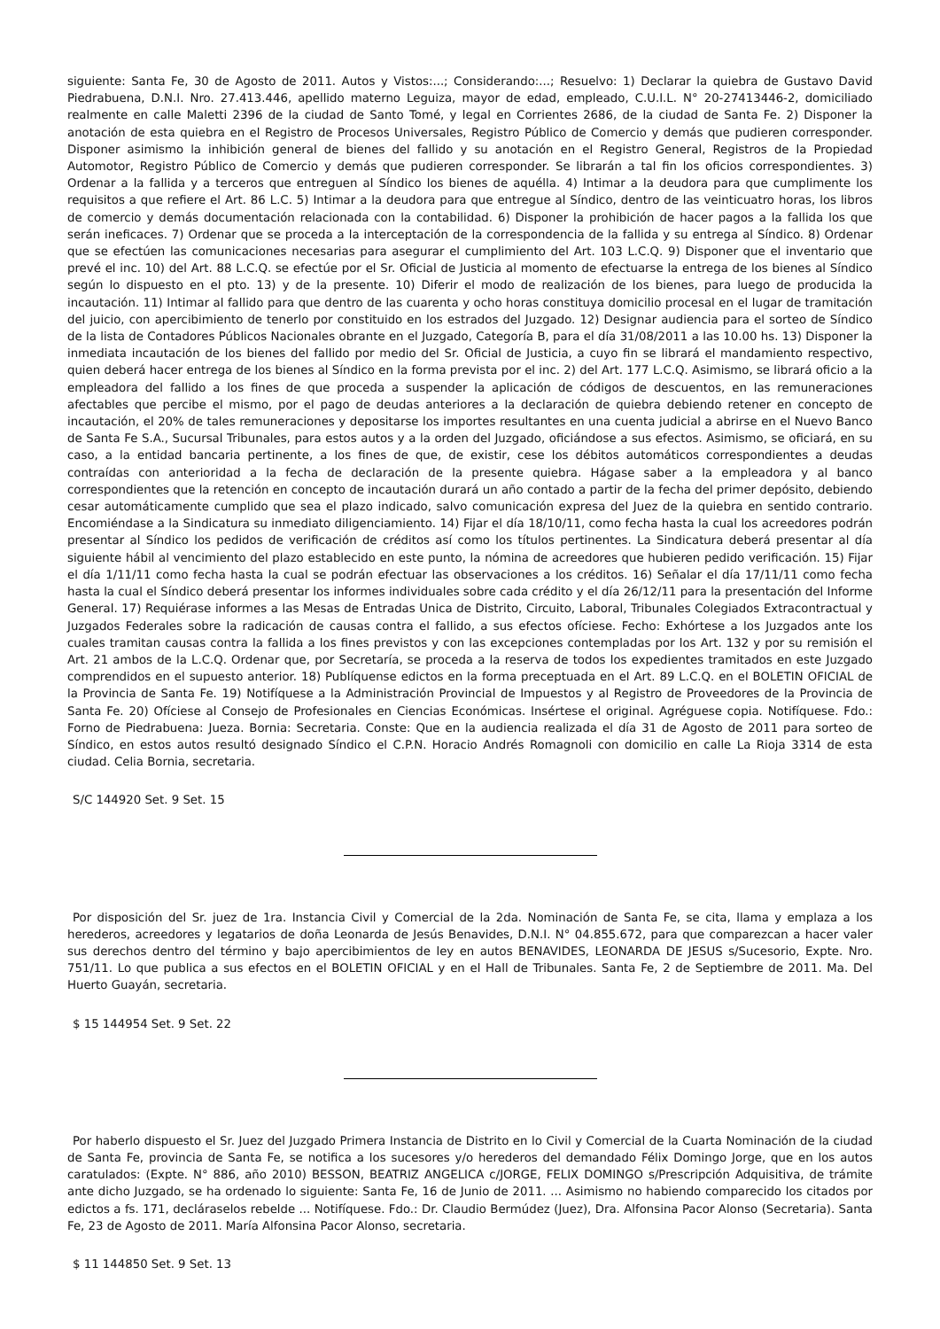siguiente: Santa Fe, 30 de Agosto de 2011. Autos y Vistos:...; Considerando:...; Resuelvo: 1) Declarar la quiebra de Gustavo David Piedrabuena, D.N.I. Nro. 27.413.446, apellido materno Leguiza, mayor de edad, empleado, C.U.I.L. N° 20-27413446-2, domiciliado realmente en calle Maletti 2396 de la ciudad de Santo Tomé, y legal en Corrientes 2686, de la ciudad de Santa Fe. 2) Disponer la anotación de esta quiebra en el Registro de Procesos Universales, Registro Público de Comercio y demás que pudieren corresponder. Disponer asimismo la inhibición general de bienes del fallido y su anotación en el Registro General, Registros de la Propiedad Automotor, Registro Público de Comercio y demás que pudieren corresponder. Se librarán a tal fin los oficios correspondientes. 3) Ordenar a la fallida y a terceros que entreguen al Síndico los bienes de aquélla. 4) Intimar a la deudora para que cumplimente los requisitos a que refiere el Art. 86 L.C. 5) Intimar a la deudora para que entregue al Síndico, dentro de las veinticuatro horas, los libros de comercio y demás documentación relacionada con la contabilidad. 6) Disponer la prohibición de hacer pagos a la fallida los que serán ineficaces. 7) Ordenar que se proceda a la interceptación de la correspondencia de la fallida y su entrega al Síndico. 8) Ordenar que se efectúen las comunicaciones necesarias para asegurar el cumplimiento del Art. 103 L.C.Q. 9) Disponer que el inventario que prevé el inc. 10) del Art. 88 L.C.Q. se efectúe por el Sr. Oficial de Justicia al momento de efectuarse la entrega de los bienes al Síndico según lo dispuesto en el pto. 13) y de la presente. 10) Diferir el modo de realización de los bienes, para luego de producida la incautación. 11) Intimar al fallido para que dentro de las cuarenta y ocho horas constituya domicilio procesal en el lugar de tramitación del juicio, con apercibimiento de tenerlo por constituido en los estrados del Juzgado. 12) Designar audiencia para el sorteo de Síndico de la lista de Contadores Públicos Nacionales obrante en el Juzgado, Categoría B, para el día 31/08/2011 a las 10.00 hs. 13) Disponer la inmediata incautación de los bienes del fallido por medio del Sr. Oficial de Justicia, a cuyo fin se librará el mandamiento respectivo, quien deberá hacer entrega de los bienes al Síndico en la forma prevista por el inc. 2) del Art. 177 L.C.Q. Asimismo, se librará oficio a la empleadora del fallido a los fines de que proceda a suspender la aplicación de códigos de descuentos, en las remuneraciones afectables que percibe el mismo, por el pago de deudas anteriores a la declaración de quiebra debiendo retener en concepto de incautación, el 20% de tales remuneraciones y depositarse los importes resultantes en una cuenta judicial a abrirse en el Nuevo Banco de Santa Fe S.A., Sucursal Tribunales, para estos autos y a la orden del Juzgado, oficiándose a sus efectos. Asimismo, se oficiará, en su caso, a la entidad bancaria pertinente, a los fines de que, de existir, cese los débitos automáticos correspondientes a deudas contraídas con anterioridad a la fecha de declaración de la presente quiebra. Hágase saber a la empleadora y al banco correspondientes que la retención en concepto de incautación durará un año contado a partir de la fecha del primer depósito, debiendo cesar automáticamente cumplido que sea el plazo indicado, salvo comunicación expresa del Juez de la quiebra en sentido contrario. Encomiéndase a la Sindicatura su inmediato diligenciamiento. 14) Fijar el día 18/10/11, como fecha hasta la cual los acreedores podrán presentar al Síndico los pedidos de verificación de créditos así como los títulos pertinentes. La Sindicatura deberá presentar al día siguiente hábil al vencimiento del plazo establecido en este punto, la nómina de acreedores que hubieren pedido verificación. 15) Fijar el día 1/11/11 como fecha hasta la cual se podrán efectuar las observaciones a los créditos. 16) Señalar el día 17/11/11 como fecha hasta la cual el Síndico deberá presentar los informes individuales sobre cada crédito y el día 26/12/11 para la presentación del Informe General. 17) Requiérase informes a las Mesas de Entradas Unica de Distrito, Circuito, Laboral, Tribunales Colegiados Extracontractual y Juzgados Federales sobre la radicación de causas contra el fallido, a sus efectos ofíciese. Fecho: Exhórtese a los Juzgados ante los cuales tramitan causas contra la fallida a los fines previstos y con las excepciones contempladas por los Art. 132 y por su remisión el Art. 21 ambos de la L.C.Q. Ordenar que, por Secretaría, se proceda a la reserva de todos los expedientes tramitados en este Juzgado comprendidos en el supuesto anterior. 18) Publíquense edictos en la forma preceptuada en el Art. 89 L.C.Q. en el BOLETIN OFICIAL de la Provincia de Santa Fe. 19) Notifíquese a la Administración Provincial de Impuestos y al Registro de Proveedores de la Provincia de Santa Fe. 20) Ofíciese al Consejo de Profesionales en Ciencias Económicas. Insértese el original. Agréguese copia. Notifíquese. Fdo.: Forno de Piedrabuena: Jueza. Bornia: Secretaria. Conste: Que en la audiencia realizada el día 31 de Agosto de 2011 para sorteo de Síndico, en estos autos resultó designado Síndico el C.P.N. Horacio Andrés Romagnoli con domicilio en calle La Rioja 3314 de esta ciudad. Celia Bornia, secretaria.
S/C 144920 Set. 9 Set. 15
Por disposición del Sr. juez de 1ra. Instancia Civil y Comercial de la 2da. Nominación de Santa Fe, se cita, llama y emplaza a los herederos, acreedores y legatarios de doña Leonarda de Jesús Benavides, D.N.I. N° 04.855.672, para que comparezcan a hacer valer sus derechos dentro del término y bajo apercibimientos de ley en autos BENAVIDES, LEONARDA DE JESUS s/Sucesorio, Expte. Nro. 751/11. Lo que publica a sus efectos en el BOLETIN OFICIAL y en el Hall de Tribunales. Santa Fe, 2 de Septiembre de 2011. Ma. Del Huerto Guayán, secretaria.
$ 15 144954 Set. 9 Set. 22
Por haberlo dispuesto el Sr. Juez del Juzgado Primera Instancia de Distrito en lo Civil y Comercial de la Cuarta Nominación de la ciudad de Santa Fe, provincia de Santa Fe, se notifica a los sucesores y/o herederos del demandado Félix Domingo Jorge, que en los autos caratulados: (Expte. N° 886, año 2010) BESSON, BEATRIZ ANGELICA c/JORGE, FELIX DOMINGO s/Prescripción Adquisitiva, de trámite ante dicho Juzgado, se ha ordenado lo siguiente: Santa Fe, 16 de Junio de 2011. ... Asimismo no habiendo comparecido los citados por edictos a fs. 171, decláraselos rebelde ... Notifíquese. Fdo.: Dr. Claudio Bermúdez (Juez), Dra. Alfonsina Pacor Alonso (Secretaria). Santa Fe, 23 de Agosto de 2011. María Alfonsina Pacor Alonso, secretaria.
$ 11 144850 Set. 9 Set. 13